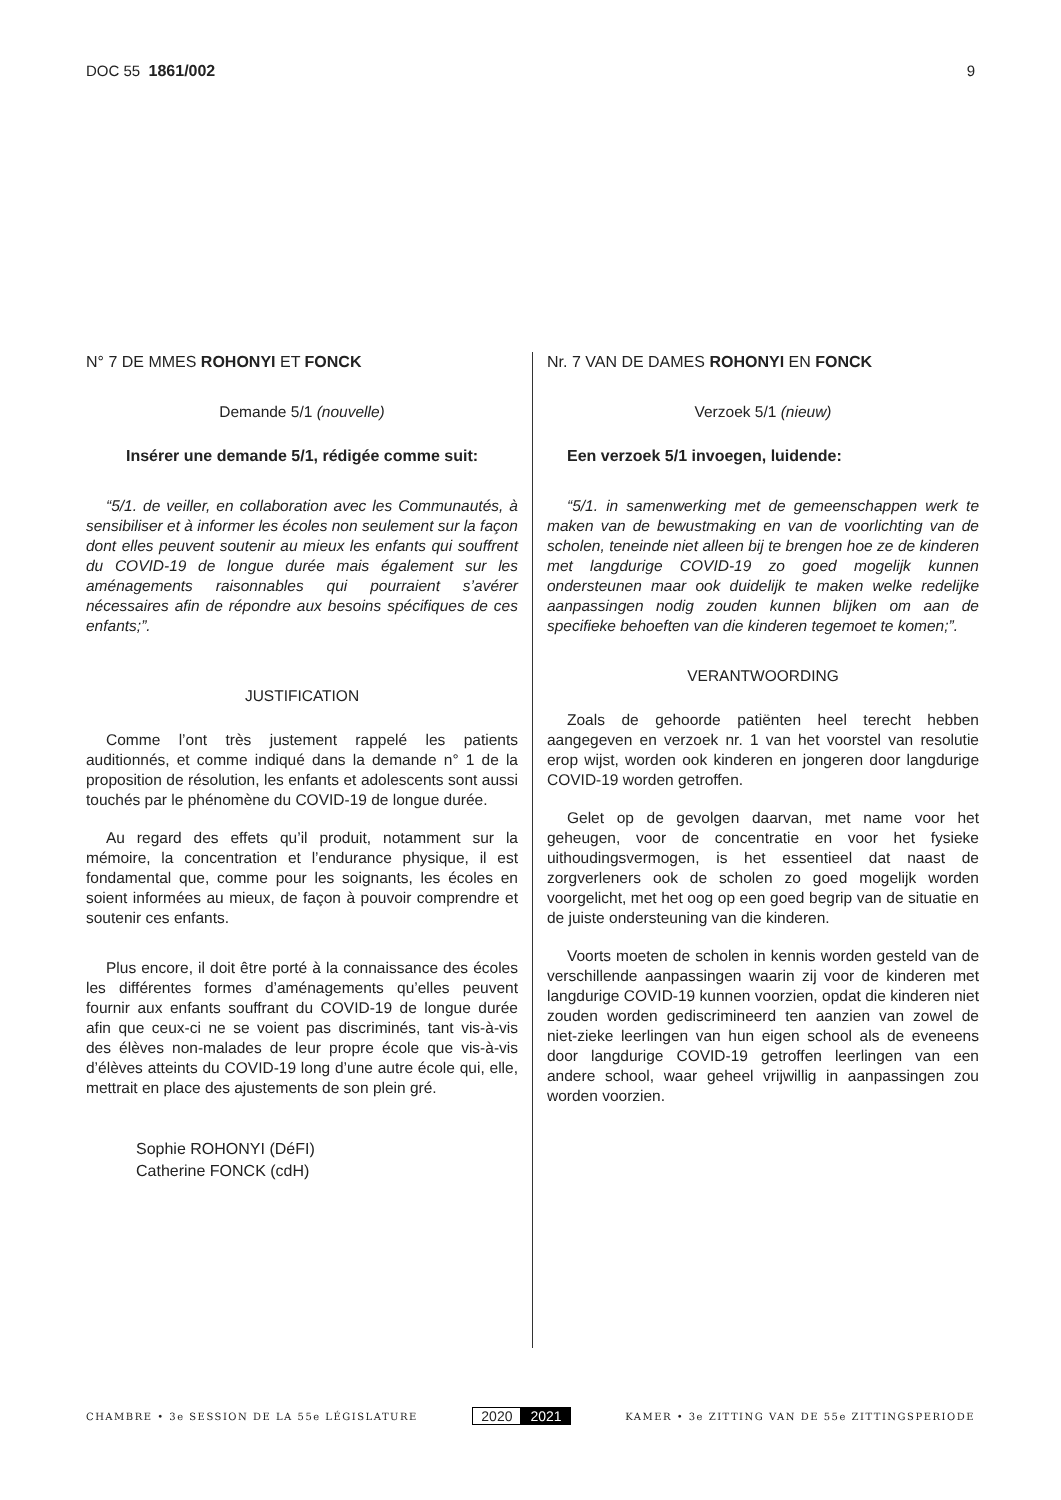DOC 55 1861/002 9
N° 7 DE MMES ROHONYI ET FONCK
Demande 5/1 (nouvelle)
Insérer une demande 5/1, rédigée comme suit:
“5/1. de veiller, en collaboration avec les Communautés, à sensibiliser et à informer les écoles non seulement sur la façon dont elles peuvent soutenir au mieux les enfants qui souffrent du COVID-19 de longue durée mais également sur les aménagements raisonnables qui pourraient s’avérer nécessaires afin de répondre aux besoins spécifiques de ces enfants;”.
JUSTIFICATION
Comme l’ont très justement rappelé les patients auditionnés, et comme indiqué dans la demande n° 1 de la proposition de résolution, les enfants et adolescents sont aussi touchés par le phénomène du COVID-19 de longue durée.
Au regard des effets qu’il produit, notamment sur la mémoire, la concentration et l’endurance physique, il est fondamental que, comme pour les soignants, les écoles en soient informées au mieux, de façon à pouvoir comprendre et soutenir ces enfants.
Plus encore, il doit être porté à la connaissance des écoles les différentes formes d’aménagements qu’elles peuvent fournir aux enfants souffrant du COVID-19 de longue durée afin que ceux-ci ne se voient pas discriminés, tant vis-à-vis des élèves non-malades de leur propre école que vis-à-vis d’élèves atteints du COVID-19 long d’une autre école qui, elle, mettrait en place des ajustements de son plein gré.
Sophie ROHONYI (DéFI)
Catherine FONCK (cdH)
Nr. 7 VAN DE DAMES ROHONYI EN FONCK
Verzoek 5/1 (nieuw)
Een verzoek 5/1 invoegen, luidende:
“5/1. in samenwerking met de gemeenschappen werk te maken van de bewustmaking en van de voorlichting van de scholen, teneinde niet alleen bij te brengen hoe ze de kinderen met langdurige COVID-19 zo goed mogelijk kunnen ondersteunen maar ook duidelijk te maken welke redelijke aanpassingen nodig zouden kunnen blijken om aan de specifieke behoeften van die kinderen tegemoet te komen;”.
VERANTWOORDING
Zoals de gehoorde patiënten heel terecht hebben aangegeven en verzoek nr. 1 van het voorstel van resolutie erop wijst, worden ook kinderen en jongeren door langdurige COVID-19 worden getroffen.
Gelet op de gevolgen daarvan, met name voor het geheugen, voor de concentratie en voor het fysieke uithoudingsvermogen, is het essentieel dat naast de zorgverleners ook de scholen zo goed mogelijk worden voorgelicht, met het oog op een goed begrip van de situatie en de juiste ondersteuning van die kinderen.
Voorts moeten de scholen in kennis worden gesteld van de verschillende aanpassingen waarin zij voor de kinderen met langdurige COVID-19 kunnen voorzien, opdat die kinderen niet zouden worden gediscrimineerd ten aanzien van zowel de niet-zieke leerlingen van hun eigen school als de eveneens door langdurige COVID-19 getroffen leerlingen van een andere school, waar geheel vrijwillig in aanpassingen zou worden voorzien.
CHAMBRE • 3e SESSION DE LA 55e LÉGISLATURE
2020 2021
KAMER • 3e ZITTING VAN DE 55e ZITTINGSPERIODE